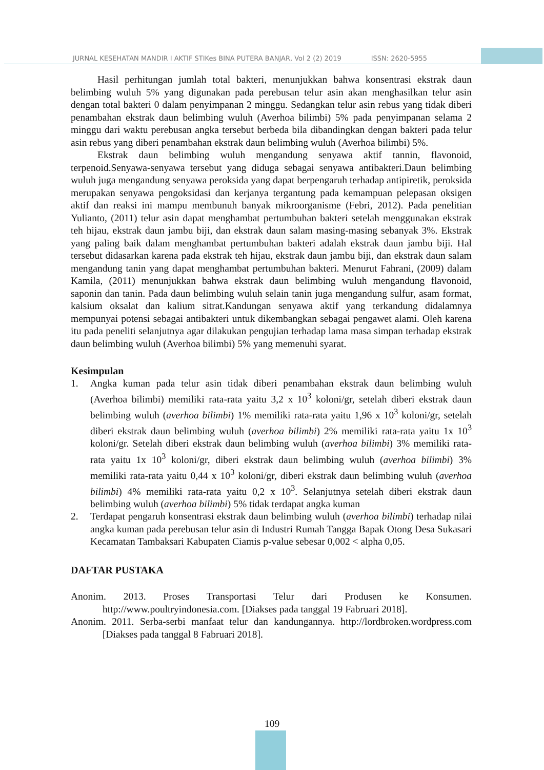JURNAL KESEHATAN MANDIR I AKTIF STIKes BINA PUTERA BANJAR, Vol 2 (2) 2019 ISSN: 2620-5955
Hasil perhitungan jumlah total bakteri, menunjukkan bahwa konsentrasi ekstrak daun belimbing wuluh 5% yang digunakan pada perebusan telur asin akan menghasilkan telur asin dengan total bakteri 0 dalam penyimpanan 2 minggu. Sedangkan telur asin rebus yang tidak diberi penambahan ekstrak daun belimbing wuluh (Averhoa bilimbi) 5% pada penyimpanan selama 2 minggu dari waktu perebusan angka tersebut berbeda bila dibandingkan dengan bakteri pada telur asin rebus yang diberi penambahan ekstrak daun belimbing wuluh (Averhoa bilimbi) 5%.
Ekstrak daun belimbing wuluh mengandung senyawa aktif tannin, flavonoid, terpenoid.Senyawa-senyawa tersebut yang diduga sebagai senyawa antibakteri.Daun belimbing wuluh juga mengandung senyawa peroksida yang dapat berpengaruh terhadap antipiretik, peroksida merupakan senyawa pengoksidasi dan kerjanya tergantung pada kemampuan pelepasan oksigen aktif dan reaksi ini mampu membunuh banyak mikroorganisme (Febri, 2012). Pada penelitian Yulianto, (2011) telur asin dapat menghambat pertumbuhan bakteri setelah menggunakan ekstrak teh hijau, ekstrak daun jambu biji, dan ekstrak daun salam masing-masing sebanyak 3%. Ekstrak yang paling baik dalam menghambat pertumbuhan bakteri adalah ekstrak daun jambu biji. Hal tersebut didasarkan karena pada ekstrak teh hijau, ekstrak daun jambu biji, dan ekstrak daun salam mengandung tanin yang dapat menghambat pertumbuhan bakteri. Menurut Fahrani, (2009) dalam Kamila, (2011) menunjukkan bahwa ekstrak daun belimbing wuluh mengandung flavonoid, saponin dan tanin. Pada daun belimbing wuluh selain tanin juga mengandung sulfur, asam format, kalsium oksalat dan kalium sitrat.Kandungan senyawa aktif yang terkandung didalamnya mempunyai potensi sebagai antibakteri untuk dikembangkan sebagai pengawet alami. Oleh karena itu pada peneliti selanjutnya agar dilakukan pengujian terhadap lama masa simpan terhadap ekstrak daun belimbing wuluh (Averhoa bilimbi) 5% yang memenuhi syarat.
Kesimpulan
1. Angka kuman pada telur asin tidak diberi penambahan ekstrak daun belimbing wuluh (Averhoa bilimbi) memiliki rata-rata yaitu 3,2 x 10<sup>3</sup> koloni/gr, setelah diberi ekstrak daun belimbing wuluh (averhoa bilimbi) 1% memiliki rata-rata yaitu 1,96 x 10<sup>3</sup> koloni/gr, setelah diberi ekstrak daun belimbing wuluh (averhoa bilimbi) 2% memiliki rata-rata yaitu 1x 10<sup>3</sup> koloni/gr. Setelah diberi ekstrak daun belimbing wuluh (averhoa bilimbi) 3% memiliki rata-rata yaitu 1x 10<sup>3</sup> koloni/gr, diberi ekstrak daun belimbing wuluh (averhoa bilimbi) 3% memiliki rata-rata yaitu 0,44 x 10<sup>3</sup> koloni/gr, diberi ekstrak daun belimbing wuluh (averhoa bilimbi) 4% memiliki rata-rata yaitu 0,2 x 10<sup>3</sup>. Selanjutnya setelah diberi ekstrak daun belimbing wuluh (averhoa bilimbi) 5% tidak terdapat angka kuman
2. Terdapat pengaruh konsentrasi ekstrak daun belimbing wuluh (averhoa bilimbi) terhadap nilai angka kuman pada perebusan telur asin di Industri Rumah Tangga Bapak Otong Desa Sukasari Kecamatan Tambaksari Kabupaten Ciamis p-value sebesar 0,002 < alpha 0,05.
DAFTAR PUSTAKA
Anonim. 2013. Proses Transportasi Telur dari Produsen ke Konsumen. http://www.poultryindonesia.com. [Diakses pada tanggal 19 Fabruari 2018].
Anonim. 2011. Serba-serbi manfaat telur dan kandungannya. http://lordbroken.wordpress.com [Diakses pada tanggal 8 Fabruari 2018].
109